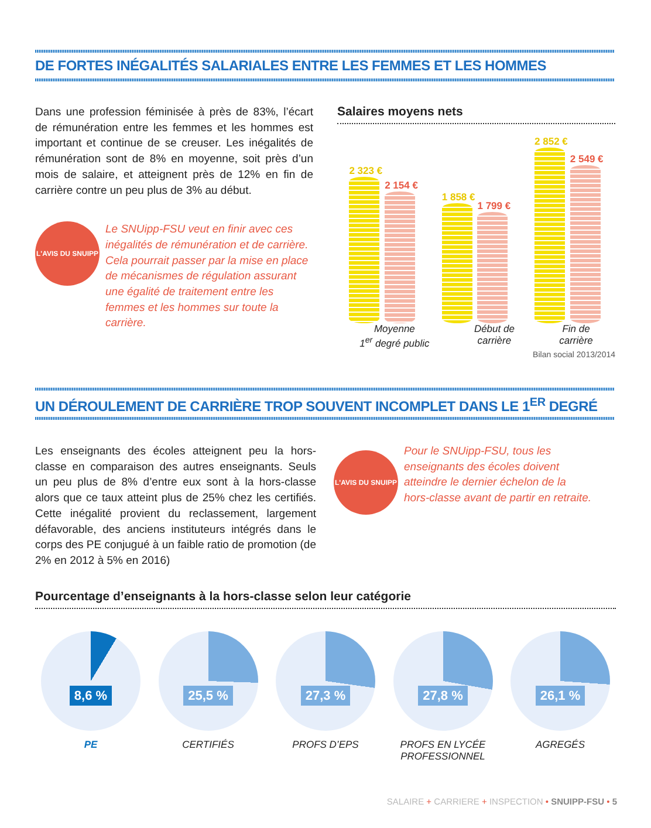DE FORTES INÉGALITÉS SALARIALES ENTRE LES FEMMES ET LES HOMMES
Dans une profession féminisée à près de 83%, l’écart de rémunération entre les femmes et les hommes est important et continue de se creuser. Les inégalités de rémunération sont de 8% en moyenne, soit près d’un mois de salaire, et atteignent près de 12% en fin de carrière contre un peu plus de 3% au début.
L'AVIS DU SNUIPP
Le SNUipp-FSU veut en finir avec ces inégalités de rémunération et de carrière. Cela pourrait passer par la mise en place de mécanismes de régulation assurant une égalité de traitement entre les femmes et les hommes sur toute la carrière.
Salaires moyens nets
2 323 €
2 154 €
1 858 €
1 799 €
2 852 €
2 549 €
Moyenne
1<sup>er</sup> degré public
Début de
carrière
Fin de
carrière
Bilan social 2013/2014
UN DÉROULEMENT DE CARRIÈRE TROP SOUVENT INCOMPLET DANS LE 1<sup>ER</sup> DEGRÉ
Les enseignants des écoles atteignent peu la hors-classe en comparaison des autres enseignants. Seuls un peu plus de 8% d’entre eux sont à la hors-classe alors que ce taux atteint plus de 25% chez les certifiés. Cette inégalité provient du reclassement, largement défavorable, des anciens instituteurs intégrés dans le corps des PE conjugué à un faible ratio de promotion (de 2% en 2012 à 5% en 2016)
L'AVIS DU SNUIPP
Pour le SNUipp-FSU, tous les enseignants des écoles doivent atteindre le dernier échelon de la hors-classe avant de partir en retraite.
Pourcentage d’enseignants à la hors-classe selon leur catégorie
8,6 %
PE
25,5 %
CERTIFIÉS
27,3 %
PROFS D’EPS
27,8 %
PROFS EN LYCÉE
PROFESSIONNEL
26,1 %
AGREGÉS
SALAIRE + CARRIERE + INSPECTION • SNUIPP-FSU • 5